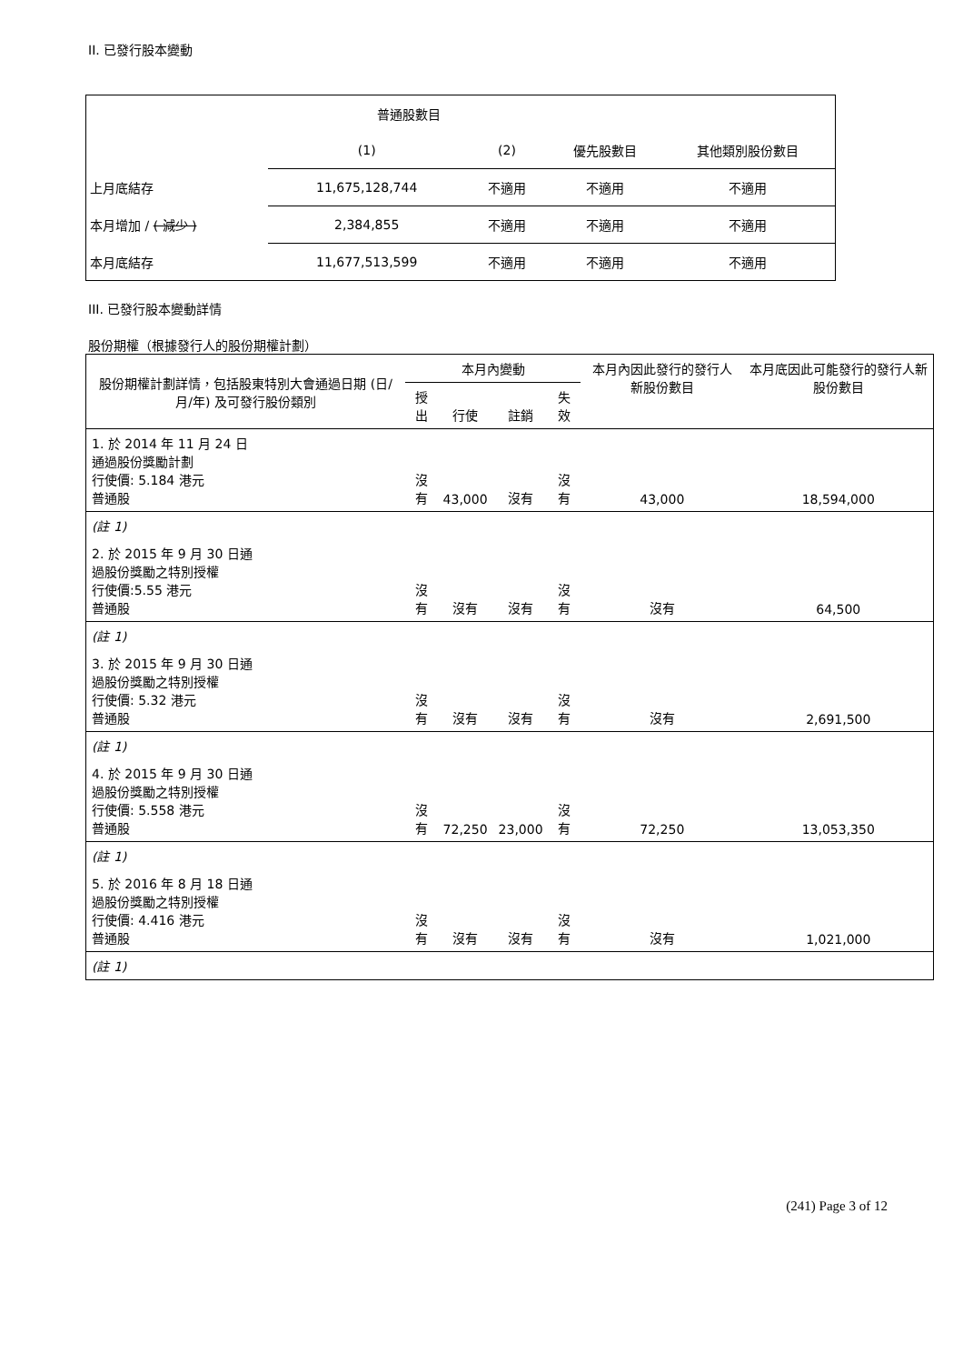II. 已發行股本變動
| | 普通股數目 | | | |
| | (1) | (2) | 優先股數目 | 其他類別股份數目 |
| 上月底結存 | 11,675,128,744 | 不適用 | 不適用 | 不適用 |
| 本月增加 / ( 減少 ) | 2,384,855 | 不適用 | 不適用 | 不適用 |
| 本月底結存 | 11,677,513,599 | 不適用 | 不適用 | 不適用 |
III. 已發行股本變動詳情
股份期權（根據發行人的股份期權計劃）
| 股份期權計劃詳情，包括股東特別大會通過日期 (日/月/年) 及可發行股份類別 | 本月內變動 | | | | 本月內因此發行的發行人新股份數目 | 本月底因此可能發行的發行人新股份數目 |
| | 授出 | 行使 | 註銷 | 失效 | | |
| 1. 於 2014 年 11 月 24 日 通過股份獎勵計劃 行使價: 5.184 港元 普通股 | 沒有 | 43,000 | 沒有 | 沒有 | 43,000 | 18,594,000 |
| (註 1) | | | | | | |
| 2. 於 2015 年 9 月 30 日通 過股份獎勵之特別授權 行使價:5.55 港元 普通股 | 沒有 | 沒有 | 沒有 | 沒有 | 沒有 | 64,500 |
| (註 1) | | | | | | |
| 3. 於 2015 年 9 月 30 日通 過股份獎勵之特別授權 行使價: 5.32 港元 普通股 | 沒有 | 沒有 | 沒有 | 沒有 | 沒有 | 2,691,500 |
| (註 1) | | | | | | |
| 4. 於 2015 年 9 月 30 日通 過股份獎勵之特別授權 行使價: 5.558 港元 普通股 | 沒有 | 72,250 | 23,000 | 沒有 | 72,250 | 13,053,350 |
| (註 1) | | | | | | |
| 5. 於 2016 年 8 月 18 日通 過股份獎勵之特別授權 行使價: 4.416 港元 普通股 | 沒有 | 沒有 | 沒有 | 沒有 | 沒有 | 1,021,000 |
| (註 1) | | | | | | |
(241) Page 3 of 12